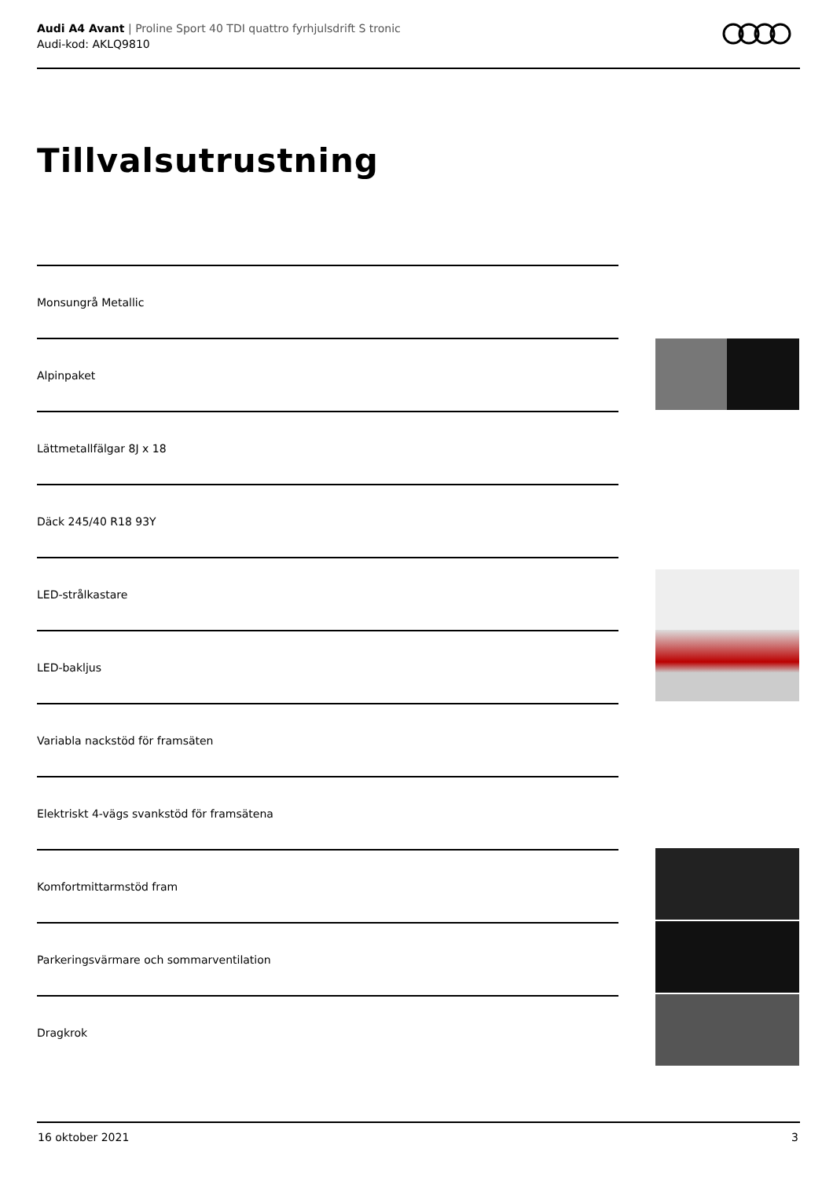Audi A4 Avant | Proline Sport 40 TDI quattro fyrhjulsdrift S tronic
Audi-kod: AKLQ9810
Tillvalsutrustning
Monsungrå Metallic
Alpinpaket
Lättmetallfälgar 8J x 18
Däck 245/40 R18 93Y
LED-strålkastare
LED-bakljus
Variabla nackstöd för framsäten
Elektriskt 4-vägs svankstöd för framsätena
Komfortmittarmstöd fram
Parkeringsvärmare och sommarventilation
Dragkrok
16 oktober 2021 3